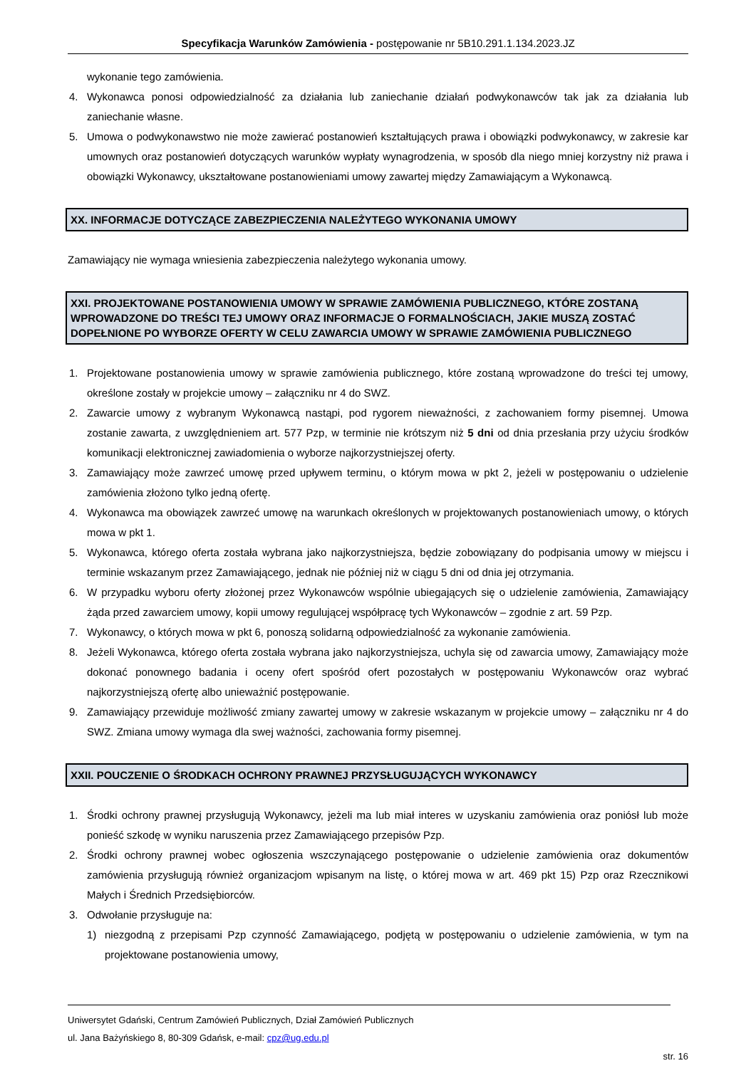Specyfikacja Warunków Zamówienia - postępowanie nr 5B10.291.1.134.2023.JZ
wykonanie tego zamówienia.
4. Wykonawca ponosi odpowiedzialność za działania lub zaniechanie działań podwykonawców tak jak za działania lub zaniechanie własne.
5. Umowa o podwykonawstwo nie może zawierać postanowień kształtujących prawa i obowiązki podwykonawcy, w zakresie kar umownych oraz postanowień dotyczących warunków wypłaty wynagrodzenia, w sposób dla niego mniej korzystny niż prawa i obowiązki Wykonawcy, ukształtowane postanowieniami umowy zawartej między Zamawiającym a Wykonawcą.
XX. INFORMACJE DOTYCZĄCE ZABEZPIECZENIA NALEŻYTEGO WYKONANIA UMOWY
Zamawiający nie wymaga wniesienia zabezpieczenia należytego wykonania umowy.
XXI. PROJEKTOWANE POSTANOWIENIA UMOWY W SPRAWIE ZAMÓWIENIA PUBLICZNEGO, KTÓRE ZOSTANĄ WPROWADZONE DO TREŚCI TEJ UMOWY ORAZ INFORMACJE O FORMALNOŚCIACH, JAKIE MUSZĄ ZOSTAĆ DOPEŁNIONE PO WYBORZE OFERTY W CELU ZAWARCIA UMOWY W SPRAWIE ZAMÓWIENIA PUBLICZNEGO
1. Projektowane postanowienia umowy w sprawie zamówienia publicznego, które zostaną wprowadzone do treści tej umowy, określone zostały w projekcie umowy – załączniku nr 4 do SWZ.
2. Zawarcie umowy z wybranym Wykonawcą nastąpi, pod rygorem nieważności, z zachowaniem formy pisemnej. Umowa zostanie zawarta, z uwzględnieniem art. 577 Pzp, w terminie nie krótszym niż 5 dni od dnia przesłania przy użyciu środków komunikacji elektronicznej zawiadomienia o wyborze najkorzystniejszej oferty.
3. Zamawiający może zawrzeć umowę przed upływem terminu, o którym mowa w pkt 2, jeżeli w postępowaniu o udzielenie zamówienia złożono tylko jedną ofertę.
4. Wykonawca ma obowiązek zawrzeć umowę na warunkach określonych w projektowanych postanowieniach umowy, o których mowa w pkt 1.
5. Wykonawca, którego oferta została wybrana jako najkorzystniejsza, będzie zobowiązany do podpisania umowy w miejscu i terminie wskazanym przez Zamawiającego, jednak nie później niż w ciągu 5 dni od dnia jej otrzymania.
6. W przypadku wyboru oferty złożonej przez Wykonawców wspólnie ubiegających się o udzielenie zamówienia, Zamawiający żąda przed zawarciem umowy, kopii umowy regulującej współpracę tych Wykonawców – zgodnie z art. 59 Pzp.
7. Wykonawcy, o których mowa w pkt 6, ponoszą solidarną odpowiedzialność za wykonanie zamówienia.
8. Jeżeli Wykonawca, którego oferta została wybrana jako najkorzystniejsza, uchyla się od zawarcia umowy, Zamawiający może dokonać ponownego badania i oceny ofert spośród ofert pozostałych w postępowaniu Wykonawców oraz wybrać najkorzystniejszą ofertę albo unieważnić postępowanie.
9. Zamawiający przewiduje możliwość zmiany zawartej umowy w zakresie wskazanym w projekcie umowy – załączniku nr 4 do SWZ. Zmiana umowy wymaga dla swej ważności, zachowania formy pisemnej.
XXII. POUCZENIE O ŚRODKACH OCHRONY PRAWNEJ PRZYSŁUGUJĄCYCH WYKONAWCY
1. Środki ochrony prawnej przysługują Wykonawcy, jeżeli ma lub miał interes w uzyskaniu zamówienia oraz poniósł lub może ponieść szkodę w wyniku naruszenia przez Zamawiającego przepisów Pzp.
2. Środki ochrony prawnej wobec ogłoszenia wszczynającego postępowanie o udzielenie zamówienia oraz dokumentów zamówienia przysługują również organizacjom wpisanym na listę, o której mowa w art. 469 pkt 15) Pzp oraz Rzecznikowi Małych i Średnich Przedsiębiorców.
3. Odwołanie przysługuje na:
1) niezgodną z przepisami Pzp czynność Zamawiającego, podjętą w postępowaniu o udzielenie zamówienia, w tym na projektowane postanowienia umowy,
Uniwersytet Gdański, Centrum Zamówień Publicznych, Dział Zamówień Publicznych
ul. Jana Bażyńskiego 8, 80-309 Gdańsk, e-mail: cpz@ug.edu.pl
str. 16